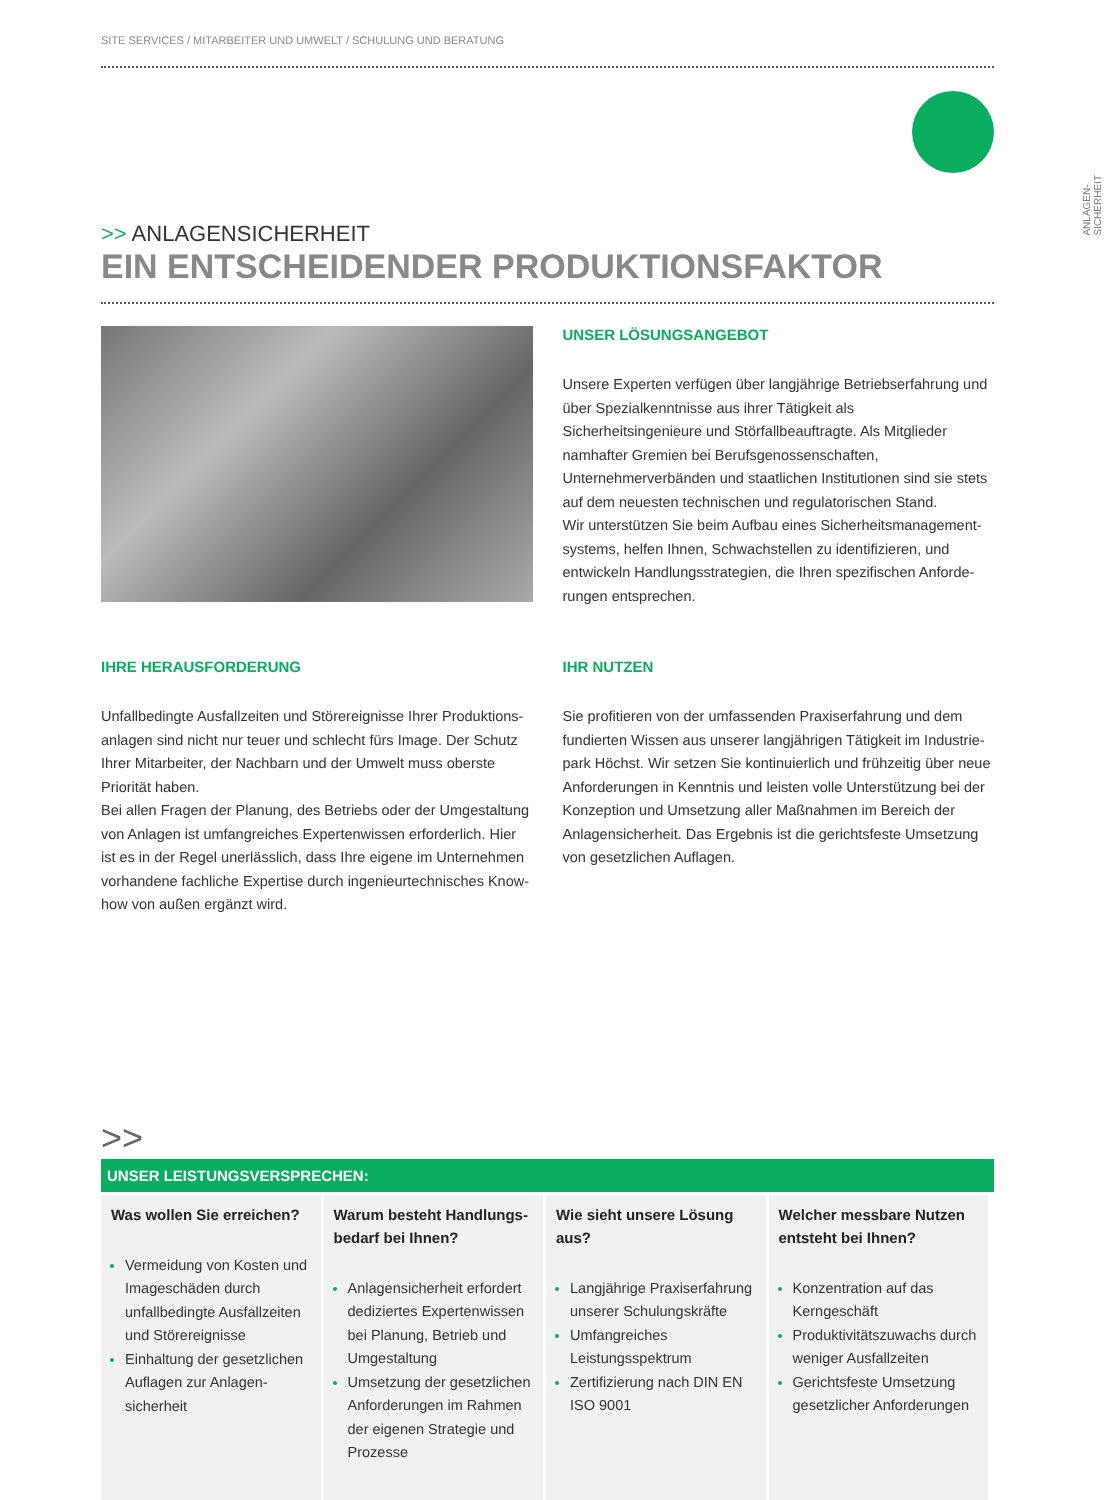ANLAGEN-
SICHERHEIT
SITE SERVICES / MITARBEITER UND UMWELT / SCHULUNG UND BERATUNG
>> ANLAGENSICHERHEIT
EIN ENTSCHEIDENDER PRODUKTIONSFAKTOR
UNSER LÖSUNGSANGEBOT
Unsere Experten verfügen über langjährige Betriebserfahrung und über Spezialkenntnisse aus ihrer Tätigkeit als Sicherheitsingenieure und Störfallbeauftragte. Als Mitglieder namhafter Gremien bei Berufsgenossenschaften, Unternehmerverbänden und staatlichen Institutionen sind sie stets auf dem neuesten technischen und regulatorischen Stand.
Wir unterstützen Sie beim Aufbau eines Sicherheitsmanagement-systems, helfen Ihnen, Schwachstellen zu identifizieren, und entwickeln Handlungsstrategien, die Ihren spezifischen Anforde-rungen entsprechen.
IHRE HERAUSFORDERUNG
Unfallbedingte Ausfallzeiten und Störereignisse Ihrer Produktions-anlagen sind nicht nur teuer und schlecht fürs Image. Der Schutz Ihrer Mitarbeiter, der Nachbarn und der Umwelt muss oberste Priorität haben.
Bei allen Fragen der Planung, des Betriebs oder der Umgestaltung von Anlagen ist umfangreiches Expertenwissen erforderlich. Hier ist es in der Regel unerlässlich, dass Ihre eigene im Unternehmen vorhandene fachliche Expertise durch ingenieurtechnisches Know-how von außen ergänzt wird.
IHR NUTZEN
Sie profitieren von der umfassenden Praxiserfahrung und dem fundierten Wissen aus unserer langjährigen Tätigkeit im Industrie-park Höchst. Wir setzen Sie kontinuierlich und frühzeitig über neue Anforderungen in Kenntnis und leisten volle Unterstützung bei der Konzeption und Umsetzung aller Maßnahmen im Bereich der Anlagensicherheit. Das Ergebnis ist die gerichtsfeste Umsetzung von gesetzlichen Auflagen.
>>
UNSER LEISTUNGSVERSPRECHEN:
| Was wollen Sie erreichen? Vermeidung von Kosten und Imageschäden durch unfallbedingte Ausfallzeiten und Störereignisse Einhaltung der gesetzlichen Auflagen zur Anlagen-sicherheit | Warum besteht Handlungs-bedarf bei Ihnen? Anlagensicherheit erfordert dediziertes Expertenwissen bei Planung, Betrieb und Umgestaltung Umsetzung der gesetzlichen Anforderungen im Rahmen der eigenen Strategie und Prozesse | Wie sieht unsere Lösung aus? Langjährige Praxiserfahrung unserer Schulungskräfte Umfangreiches Leistungsspektrum Zertifizierung nach DIN EN ISO 9001 | Welcher messbare Nutzen entsteht bei Ihnen? Konzentration auf das Kerngeschäft Produktivitätszuwachs durch weniger Ausfallzeiten Gerichtsfeste Umsetzung gesetzlicher Anforderungen |